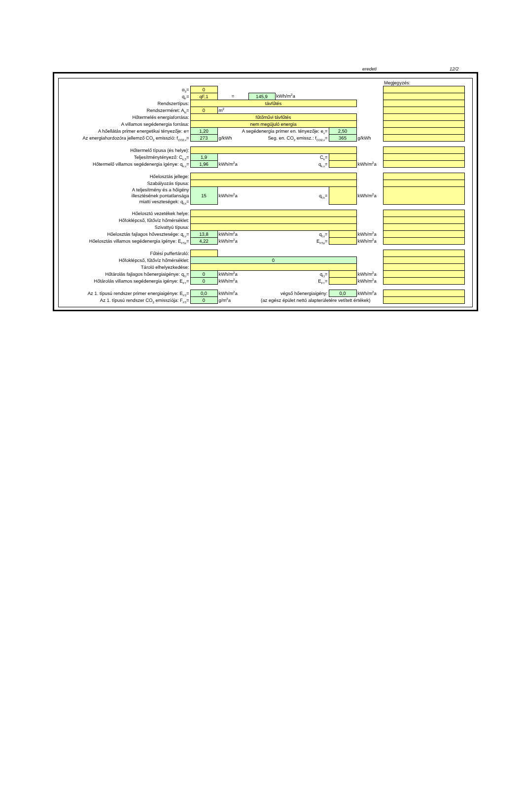eredeti 12/2
| | | | | | | | Megjegyzés: |
| α<sub>3</sub>= | 0 | | | | | | |
| q<sub>F</sub>= | qF,1 | = | 145,9 | kWh/m<sup>2</sup>a | | | |
| Rendszertípus: | távfűtés | | | | | | |
| Rendszerméret: A<sub>N</sub>= | 0 | m<sup>2</sup> | | | | | |
| Hőtermelés energiaforrása: | fűtőművi távfűtés | | | | | | |
| A villamos segédenergia forrása: | nem megújuló energia | | | | | | |
| A hőellátás primer energetikai tényezője: e= | 1,20 | A segédenergia primer en. tényezője: e<sub>v</sub>= | | | 2,50 | | |
| Az energiahordozóra jellemző CO<sub>2</sub> emisszió: f<sub>CO2,v</sub>= | 273 | g/kWh | Seg. en. CO<sub>2</sub> emissz.: f<sub>CO2,v</sub>= | | 365 | g/kWh | |
| Hőtermelő típusa (és helye): | | | | | | | |
| Teljesítménytényező: C<sub>k,3</sub>= | 1,9 | C<sub>k</sub>= | | | | | |
| Hőtermelő villamos segédenergia igénye: q<sub>k,v</sub>= | 1,96 | kWh/m<sup>2</sup>a | q<sub>k,v</sub>= | | | kWh/m<sup>2</sup>a | |
| Hőelosztás jellege: | | | | | | | |
| Szabályozás típusa: | | | | | | | |
| A teljesítmény és a hőigény illesztésének pontatlansága miatti veszteségek: q<sub>f,h</sub>= | 15 | kWh/m<sup>2</sup>a | q<sub>f,h</sub>= | | | kWh/m<sup>2</sup>a | |
| Hőelosztó vezetékek helye: | | | | | | | |
| Hőfoklépcső, fűtővíz hőmérséklet: | | | | | | | |
| Szivattyú típusa: | | | | | | | |
| Hőelosztás fajlagos hővesztesége: q<sub>f,v</sub>= | 13,8 | kWh/m<sup>2</sup>a | q<sub>f,v</sub>= | | | kWh/m<sup>2</sup>a | |
| Hőelosztás villamos segédenergia igénye: E<sub>FSz</sub>= | 4,22 | kWh/m<sup>2</sup>a | E<sub>FSz</sub>= | | | kWh/m<sup>2</sup>a | |
| Fűtési puffertároló: | | | | | | | |
| Hőfoklépcső, fűtővíz hőmérséklet: | 0 | | | | | | |
| Tároló elhelyezkedése: | | | | | | | |
| Hőtárolás fajlagos hőenergiaigénye: q<sub>f,t</sub>= | 0 | kWh/m<sup>2</sup>a | q<sub>f,t</sub>= | | | kWh/m<sup>2</sup>a | |
| Hőtárolás villamos segédenergia igénye: E<sub>FT</sub>= | 0 | kWh/m<sup>2</sup>a | E<sub>FT</sub>= | | | kWh/m<sup>2</sup>a | |
| Az 1. típusú rendszer primer energiaigénye: E<sub>F3</sub>= | 0,0 | kWh/m<sup>2</sup>a | végső hőenergiaigény: | | 0,0 | kWh/m<sup>2</sup>a | |
| Az 1. típusú rendszer CO<sub>2</sub> emissziója: F<sub>F3</sub>= | 0 | g/m<sup>2</sup>a | (az egész épület nettó alapterületére vetített értékek) | | | | |